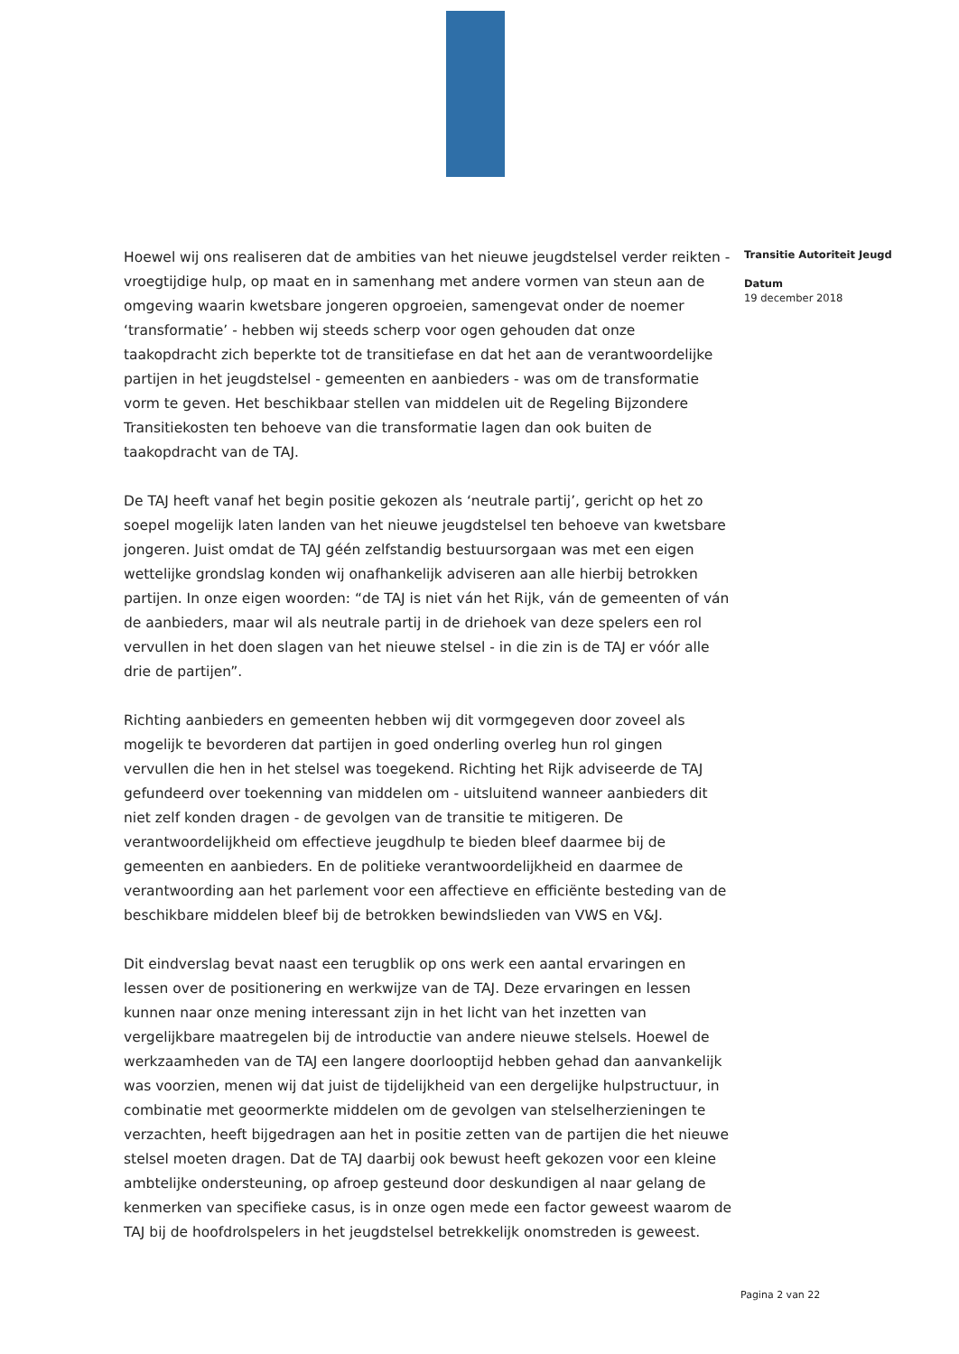Hoewel wij ons realiseren dat de ambities van het nieuwe jeugdstelsel verder reikten - vroegtijdige hulp, op maat en in samenhang met andere vormen van steun aan de omgeving waarin kwetsbare jongeren opgroeien, samengevat onder de noemer ‘transformatie’ - hebben wij steeds scherp voor ogen gehouden dat onze taakopdracht zich beperkte tot de transitiefase en dat het aan de verantwoordelijke partijen in het jeugdstelsel - gemeenten en aanbieders - was om de transformatie vorm te geven. Het beschikbaar stellen van middelen uit de Regeling Bijzondere Transitiekosten ten behoeve van die transformatie lagen dan ook buiten de taakopdracht van de TAJ.
De TAJ heeft vanaf het begin positie gekozen als ‘neutrale partij’, gericht op het zo soepel mogelijk laten landen van het nieuwe jeugdstelsel ten behoeve van kwetsbare jongeren. Juist omdat de TAJ géén zelfstandig bestuursorgaan was met een eigen wettelijke grondslag konden wij onafhankelijk adviseren aan alle hierbij betrokken partijen. In onze eigen woorden: “de TAJ is niet ván het Rijk, ván de gemeenten of ván de aanbieders, maar wil als neutrale partij in de driehoek van deze spelers een rol vervullen in het doen slagen van het nieuwe stelsel - in die zin is de TAJ er vóór alle drie de partijen”.
Richting aanbieders en gemeenten hebben wij dit vormgegeven door zoveel als mogelijk te bevorderen dat partijen in goed onderling overleg hun rol gingen vervullen die hen in het stelsel was toegekend. Richting het Rijk adviseerde de TAJ gefundeerd over toekenning van middelen om - uitsluitend wanneer aanbieders dit niet zelf konden dragen - de gevolgen van de transitie te mitigeren. De verantwoordelijkheid om effectieve jeugdhulp te bieden bleef daarmee bij de gemeenten en aanbieders. En de politieke verantwoordelijkheid en daarmee de verantwoording aan het parlement voor een affectieve en efficiënte besteding van de beschikbare middelen bleef bij de betrokken bewindslieden van VWS en V&J.
Dit eindverslag bevat naast een terugblik op ons werk een aantal ervaringen en lessen over de positionering en werkwijze van de TAJ. Deze ervaringen en lessen kunnen naar onze mening interessant zijn in het licht van het inzetten van vergelijkbare maatregelen bij de introductie van andere nieuwe stelsels. Hoewel de werkzaamheden van de TAJ een langere doorlooptijd hebben gehad dan aanvankelijk was voorzien, menen wij dat juist de tijdelijkheid van een dergelijke hulpstructuur, in combinatie met geoormerkte middelen om de gevolgen van stelselherzieningen te verzachten, heeft bijgedragen aan het in positie zetten van de partijen die het nieuwe stelsel moeten dragen. Dat de TAJ daarbij ook bewust heeft gekozen voor een kleine ambtelijke ondersteuning, op afroep gesteund door deskundigen al naar gelang de kenmerken van specifieke casus, is in onze ogen mede een factor geweest waarom de TAJ bij de hoofdrolspelers in het jeugdstelsel betrekkelijk onomstreden is geweest.
Transitie Autoriteit Jeugd
Datum
19 december 2018
Pagina 2 van 22